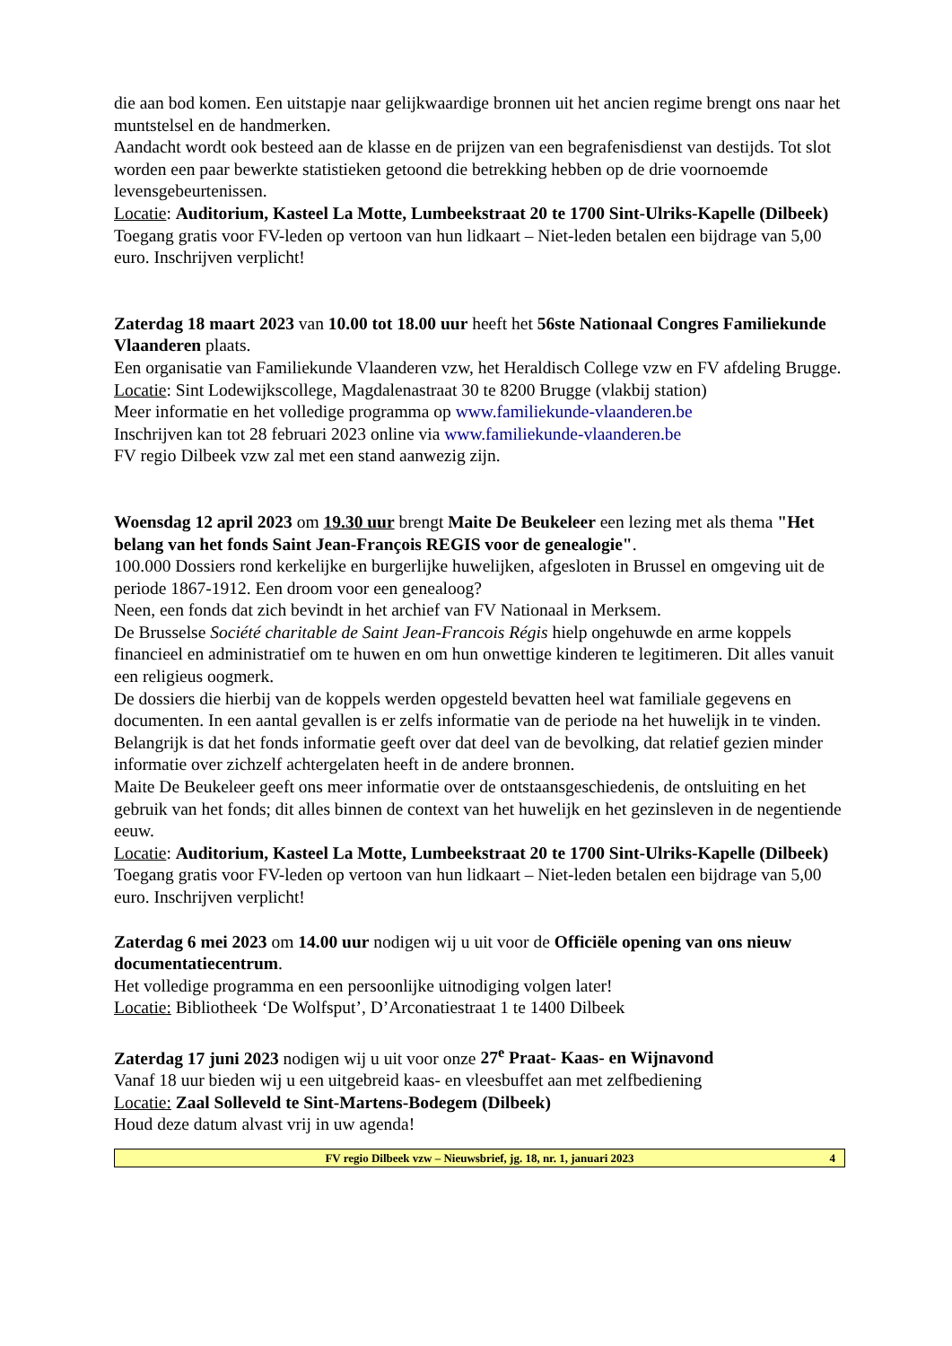die aan bod komen. Een uitstapje naar gelijkwaardige bronnen uit het ancien regime brengt ons naar het muntstelsel en de handmerken.
Aandacht wordt ook besteed aan de klasse en de prijzen van een begrafenisdienst van destijds. Tot slot worden een paar bewerkte statistieken getoond die betrekking hebben op de drie voornoemde levensgebeurtenissen.
Locatie: Auditorium, Kasteel La Motte, Lumbeekstraat 20 te 1700 Sint-Ulriks-Kapelle (Dilbeek)
Toegang gratis voor FV-leden op vertoon van hun lidkaart – Niet-leden betalen een bijdrage van 5,00 euro. Inschrijven verplicht!
Zaterdag 18 maart 2023 van 10.00 tot 18.00 uur heeft het 56ste Nationaal Congres Familiekunde Vlaanderen plaats.
Een organisatie van Familiekunde Vlaanderen vzw, het Heraldisch College vzw en FV afdeling Brugge.
Locatie: Sint Lodewijkscollege, Magdalenastraat 30 te 8200 Brugge (vlakbij station)
Meer informatie en het volledige programma op www.familiekunde-vlaanderen.be
Inschrijven kan tot 28 februari 2023 online via www.familiekunde-vlaanderen.be
FV regio Dilbeek vzw zal met een stand aanwezig zijn.
Woensdag 12 april 2023 om 19.30 uur brengt Maite De Beukeleer een lezing met als thema "Het belang van het fonds Saint Jean-François REGIS voor de genealogie".
100.000 Dossiers rond kerkelijke en burgerlijke huwelijken, afgesloten in Brussel en omgeving uit de periode 1867-1912. Een droom voor een genealoog?
Neen, een fonds dat zich bevindt in het archief van FV Nationaal in Merksem.
De Brusselse Société charitable de Saint Jean-Francois Régis hielp ongehuwde en arme koppels financieel en administratief om te huwen en om hun onwettige kinderen te legitimeren. Dit alles vanuit een religieus oogmerk.
De dossiers die hierbij van de koppels werden opgesteld bevatten heel wat familiale gegevens en documenten. In een aantal gevallen is er zelfs informatie van de periode na het huwelijk in te vinden.
Belangrijk is dat het fonds informatie geeft over dat deel van de bevolking, dat relatief gezien minder informatie over zichzelf achtergelaten heeft in de andere bronnen.
Maite De Beukeleer geeft ons meer informatie over de ontstaansgeschiedenis, de ontsluiting en het gebruik van het fonds; dit alles binnen de context van het huwelijk en het gezinsleven in de negentiende eeuw.
Locatie: Auditorium, Kasteel La Motte, Lumbeekstraat 20 te 1700 Sint-Ulriks-Kapelle (Dilbeek)
Toegang gratis voor FV-leden op vertoon van hun lidkaart – Niet-leden betalen een bijdrage van 5,00 euro. Inschrijven verplicht!
Zaterdag 6 mei 2023 om 14.00 uur nodigen wij u uit voor de Officiële opening van ons nieuw documentatiecentrum.
Het volledige programma en een persoonlijke uitnodiging volgen later!
Locatie: Bibliotheek ‘De Wolfsput’, D’Arconatiestraat 1 te 1400 Dilbeek
Zaterdag 17 juni 2023 nodigen wij u uit voor onze 27<sup>e</sup> Praat- Kaas- en Wijnavond
Vanaf 18 uur bieden wij u een uitgebreid kaas- en vleesbuffet aan met zelfbediening
Locatie: Zaal Solleveld te Sint-Martens-Bodegem (Dilbeek)
Houd deze datum alvast vrij in uw agenda!
FV regio Dilbeek vzw – Nieuwsbrief, jg. 18, nr. 1, januari 2023 4